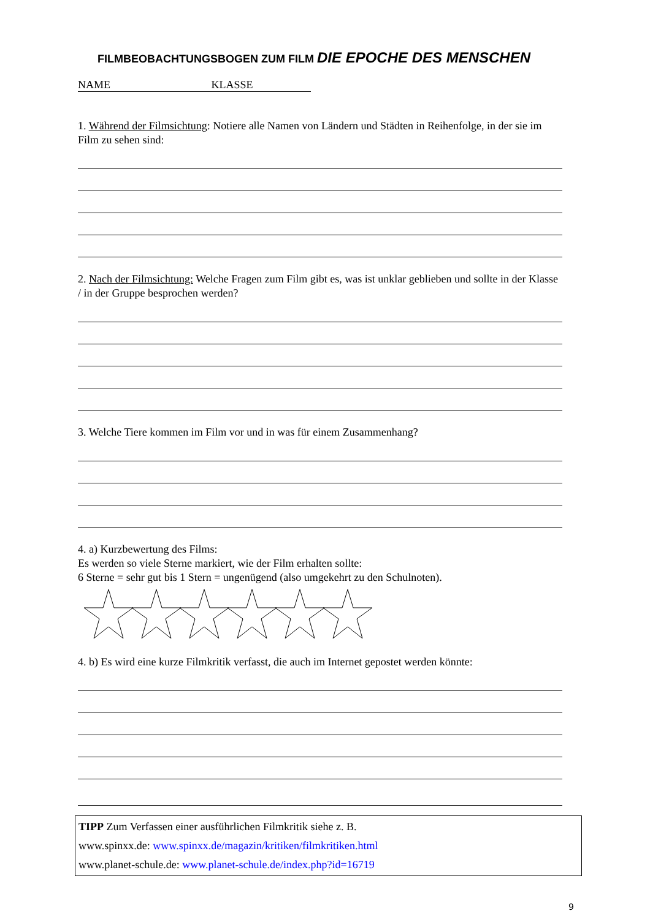FILMBEOBACHTUNGSBOGEN ZUM FILM DIE EPOCHE DES MENSCHEN
NAME KLASSE
1. Während der Filmsichtung: Notiere alle Namen von Ländern und Städten in Reihenfolge, in der sie im Film zu sehen sind:
2. Nach der Filmsichtung: Welche Fragen zum Film gibt es, was ist unklar geblieben und sollte in der Klasse / in der Gruppe besprochen werden?
3. Welche Tiere kommen im Film vor und in was für einem Zusammenhang?
4. a) Kurzbewertung des Films:
Es werden so viele Sterne markiert, wie der Film erhalten sollte:
6 Sterne = sehr gut bis 1 Stern = ungenügend (also umgekehrt zu den Schulnoten).
4. b) Es wird eine kurze Filmkritik verfasst, die auch im Internet gepostet werden könnte:
TIPP Zum Verfassen einer ausführlichen Filmkritik siehe z. B.
www.spinxx.de: www.spinxx.de/magazin/kritiken/filmkritiken.html
www.planet-schule.de: www.planet-schule.de/index.php?id=16719
9